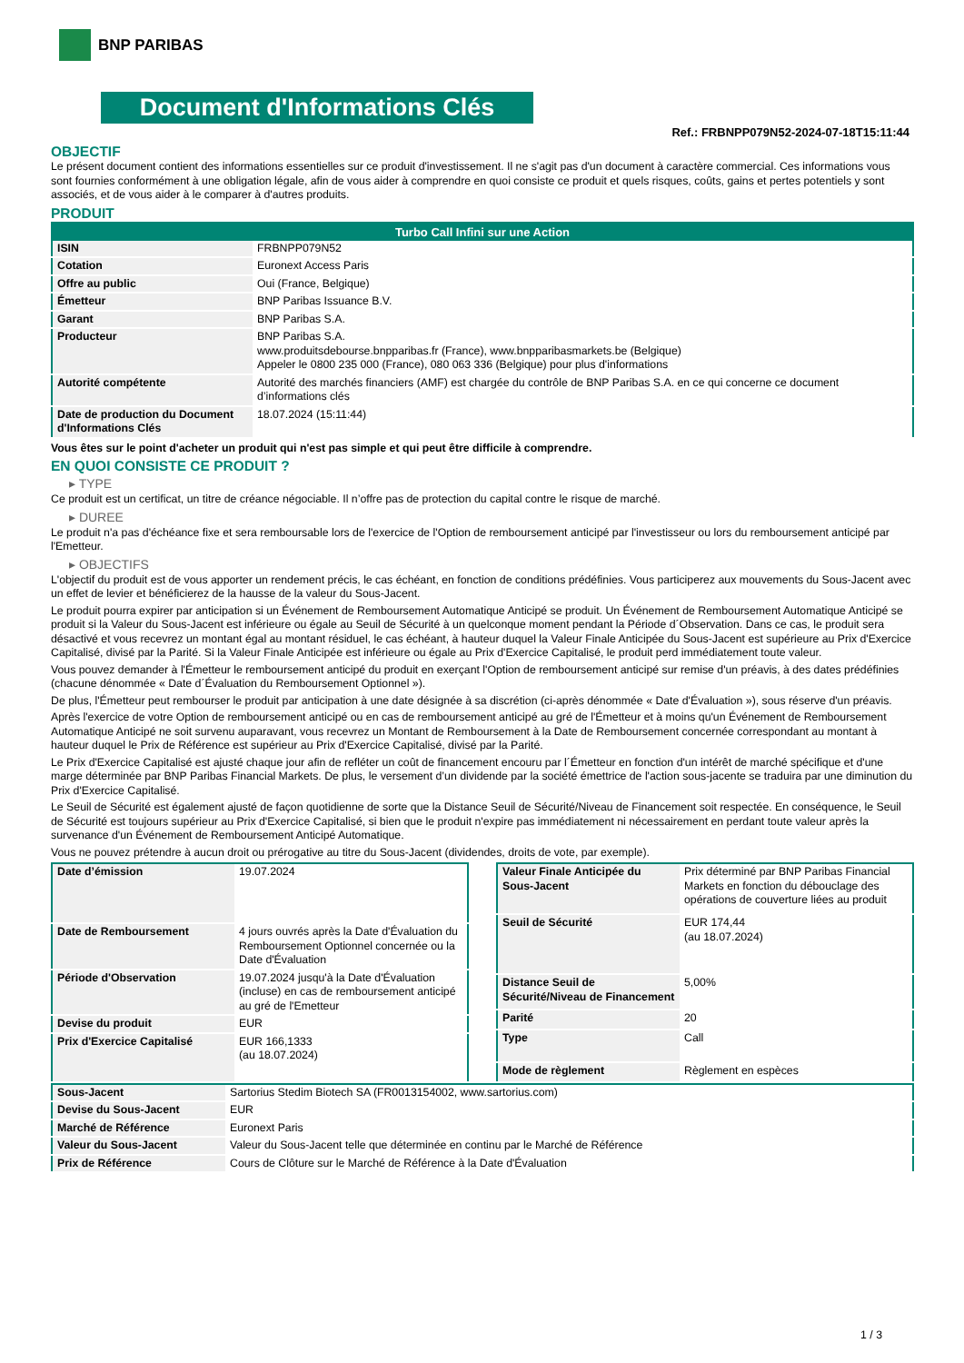BNP PARIBAS
Document d'Informations Clés
Ref.: FRBNPP079N52-2024-07-18T15:11:44
OBJECTIF
Le présent document contient des informations essentielles sur ce produit d'investissement. Il ne s'agit pas d'un document à caractère commercial. Ces informations vous sont fournies conformément à une obligation légale, afin de vous aider à comprendre en quoi consiste ce produit et quels risques, coûts, gains et pertes potentiels y sont associés, et de vous aider à le comparer à d'autres produits.
PRODUIT
| Turbo Call Infini sur une Action | |
| --- | --- |
| ISIN | FRBNPP079N52 |
| Cotation | Euronext Access Paris |
| Offre au public | Oui (France, Belgique) |
| Émetteur | BNP Paribas Issuance B.V. |
| Garant | BNP Paribas S.A. |
| Producteur | BNP Paribas S.A. www.produitsdebourse.bnpparibas.fr (France), www.bnpparibasmarkets.be (Belgique) Appeler le 0800 235 000 (France), 080 063 336 (Belgique) pour plus d'informations |
| Autorité compétente | Autorité des marchés financiers (AMF) est chargée du contrôle de BNP Paribas S.A. en ce qui concerne ce document d’informations clés |
| Date de production du Document d'Informations Clés | 18.07.2024 (15:11:44) |
Vous êtes sur le point d'acheter un produit qui n'est pas simple et qui peut être difficile à comprendre.
EN QUOI CONSISTE CE PRODUIT ?
▸ TYPE
Ce produit est un certificat, un titre de créance négociable. Il n’offre pas de protection du capital contre le risque de marché.
▸ DUREE
Le produit n'a pas d'échéance fixe et sera remboursable lors de l'exercice de l'Option de remboursement anticipé par l'investisseur ou lors du remboursement anticipé par l'Emetteur.
▸ OBJECTIFS
L'objectif du produit est de vous apporter un rendement précis, le cas échéant, en fonction de conditions prédéfinies. Vous participerez aux mouvements du Sous-Jacent avec un effet de levier et bénéficierez de la hausse de la valeur du Sous-Jacent.
Le produit pourra expirer par anticipation si un Événement de Remboursement Automatique Anticipé se produit. Un Événement de Remboursement Automatique Anticipé se produit si la Valeur du Sous-Jacent est inférieure ou égale au Seuil de Sécurité à un quelconque moment pendant la Période d´Observation. Dans ce cas, le produit sera désactivé et vous recevrez un montant égal au montant résiduel, le cas échéant, à hauteur duquel la Valeur Finale Anticipée du Sous-Jacent est supérieure au Prix d'Exercice Capitalisé, divisé par la Parité. Si la Valeur Finale Anticipée est inférieure ou égale au Prix d'Exercice Capitalisé, le produit perd immédiatement toute valeur.
Vous pouvez demander à l'Émetteur le remboursement anticipé du produit en exerçant l'Option de remboursement anticipé sur remise d'un préavis, à des dates prédéfinies (chacune dénommée « Date d´Évaluation du Remboursement Optionnel »).
De plus, l'Émetteur peut rembourser le produit par anticipation à une date désignée à sa discrétion (ci-après dénommée « Date d'Évaluation »), sous réserve d'un préavis.
Après l'exercice de votre Option de remboursement anticipé ou en cas de remboursement anticipé au gré de l'Émetteur et à moins qu'un Événement de Remboursement Automatique Anticipé ne soit survenu auparavant, vous recevrez un Montant de Remboursement à la Date de Remboursement concernée correspondant au montant à hauteur duquel le Prix de Référence est supérieur au Prix d'Exercice Capitalisé, divisé par la Parité.
Le Prix d'Exercice Capitalisé est ajusté chaque jour afin de refléter un coût de financement encouru par l´Émetteur en fonction d'un intérêt de marché spécifique et d'une marge déterminée par BNP Paribas Financial Markets. De plus, le versement d’un dividende par la société émettrice de l'action sous-jacente se traduira par une diminution du Prix d'Exercice Capitalisé.
Le Seuil de Sécurité est également ajusté de façon quotidienne de sorte que la Distance Seuil de Sécurité/Niveau de Financement soit respectée. En conséquence, le Seuil de Sécurité est toujours supérieur au Prix d'Exercice Capitalisé, si bien que le produit n'expire pas immédiatement ni nécessairement en perdant toute valeur après la survenance d'un Événement de Remboursement Anticipé Automatique.
Vous ne pouvez prétendre à aucun droit ou prérogative au titre du Sous-Jacent (dividendes, droits de vote, par exemple).
| Date d’émission | 19.07.2024 |
| Date de Remboursement | 4 jours ouvrés après la Date d'Évaluation du Remboursement Optionnel concernée ou la Date d'Évaluation |
| Période d'Observation | 19.07.2024 jusqu'à la Date d'Évaluation (incluse) en cas de remboursement anticipé au gré de l'Emetteur |
| Devise du produit | EUR |
| Prix d'Exercice Capitalisé | EUR 166,1333 (au 18.07.2024) |
| Valeur Finale Anticipée du Sous-Jacent | Prix déterminé par BNP Paribas Financial Markets en fonction du débouclage des opérations de couverture liées au produit |
| Seuil de Sécurité | EUR 174,44 (au 18.07.2024) |
| Distance Seuil de Sécurité/Niveau de Financement | 5,00% |
| Parité | 20 |
| Type | Call |
| Mode de règlement | Règlement en espèces |
| Sous-Jacent | Sartorius Stedim Biotech SA (FR0013154002, www.sartorius.com) |
| Devise du Sous-Jacent | EUR |
| Marché de Référence | Euronext Paris |
| Valeur du Sous-Jacent | Valeur du Sous-Jacent telle que déterminée en continu par le Marché de Référence |
| Prix de Référence | Cours de Clôture sur le Marché de Référence à la Date d'Évaluation |
1 / 3